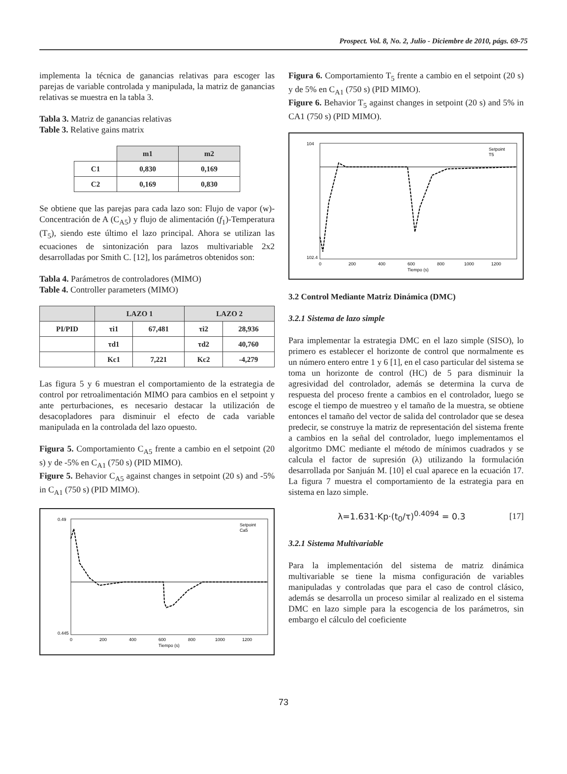Prospect. Vol. 8, No. 2, Julio - Diciembre de 2010, págs. 69-75
implementa la técnica de ganancias relativas para escoger las parejas de variable controlada y manipulada, la matriz de ganancias relativas se muestra en la tabla 3.
Tabla 3. Matriz de ganancias relativas
Table 3. Relative gains matrix
| | m1 | m2 |
| C1 | 0,830 | 0,169 |
| C2 | 0,169 | 0,830 |
Se obtiene que las parejas para cada lazo son: Flujo de vapor (w)-Concentración de A (C<sub>A5</sub>) y flujo de alimentación (f<sub>1</sub>)-Temperatura (T<sub>5</sub>), siendo este último el lazo principal. Ahora se utilizan las ecuaciones de sintonización para lazos multivariable 2x2 desarrolladas por Smith C. [12], los parámetros obtenidos son:
Tabla 4. Parámetros de controladores (MIMO)
Table 4. Controller parameters (MIMO)
| | LAZO 1 | | LAZO 2 | |
| --- | --- | --- | --- | --- |
| PI/PID | τi1 | 67,481 | τi2 | 28,936 |
| | τd1 | | τd2 | 40,760 |
| | Kc1 | 7,221 | Kc2 | -4,279 |
Las figura 5 y 6 muestran el comportamiento de la estrategia de control por retroalimentación MIMO para cambios en el setpoint y ante perturbaciones, es necesario destacar la utilización de desacopladores para disminuir el efecto de cada variable manipulada en la controlada del lazo opuesto.
Figura 5. Comportamiento C<sub>A5</sub> frente a cambio en el setpoint (20 s) y de -5% en C<sub>A1</sub> (750 s) (PID MIMO).
Figure 5. Behavior C<sub>A5</sub> against changes in setpoint (20 s) and -5% in C<sub>A1</sub> (750 s) (PID MIMO).
0.49
0.445
Tiempo (s)
0
200
400
600
800
1000
1200
Setpoint
Ca5
Figura 6. Comportamiento T<sub>5</sub> frente a cambio en el setpoint (20 s) y de 5% en C<sub>A1</sub> (750 s) (PID MIMO).
Figure 6. Behavior T<sub>5</sub> against changes in setpoint (20 s) and 5% in CA1 (750 s) (PID MIMO).
104
102.4
Tiempo (s)
0
200
400
600
800
1000
1200
Setpoint
T5
3.2 Control Mediante Matriz Dinámica (DMC)
3.2.1 Sistema de lazo simple
Para implementar la estrategia DMC en el lazo simple (SISO), lo primero es establecer el horizonte de control que normalmente es un número entero entre 1 y 6 [1], en el caso particular del sistema se toma un horizonte de control (HC) de 5 para disminuir la agresividad del controlador, además se determina la curva de respuesta del proceso frente a cambios en el controlador, luego se escoge el tiempo de muestreo y el tamaño de la muestra, se obtiene entonces el tamaño del vector de salida del controlador que se desea predecir, se construye la matriz de representación del sistema frente a cambios en la señal del controlador, luego implementamos el algoritmo DMC mediante el método de mínimos cuadrados y se calcula el factor de supresión (λ) utilizando la formulación desarrollada por Sanjuán M. [10] el cual aparece en la ecuación 17. La figura 7 muestra el comportamiento de la estrategia para en sistema en lazo simple.
λ=1.631·Kp·(t<sub>0</sub>/τ)<sup>0.4094</sup> = 0.3 [17]
3.2.1 Sistema Multivariable
Para la implementación del sistema de matriz dinámica multivariable se tiene la misma configuración de variables manipuladas y controladas que para el caso de control clásico, además se desarrolla un proceso similar al realizado en el sistema DMC en lazo simple para la escogencia de los parámetros, sin embargo el cálculo del coeficiente
73